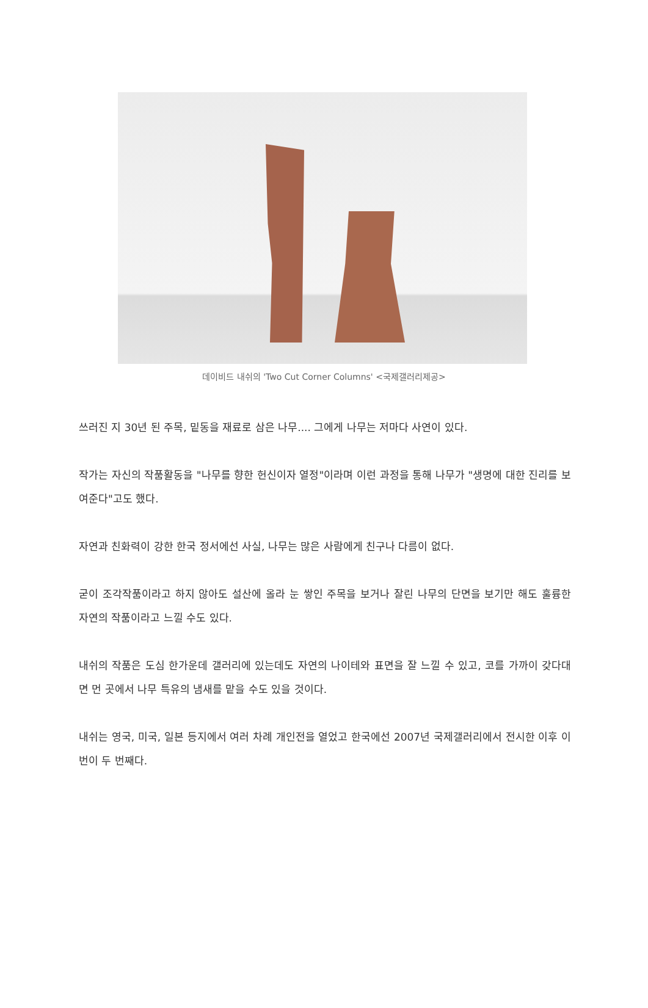데이비드 내쉬의 'Two Cut Corner Columns' <국제갤러리제공>
쓰러진 지 30년 된 주목, 밑동을 재료로 삼은 나무.... 그에게 나무는 저마다 사연이 있다.
작가는 자신의 작품활동을 "나무를 향한 헌신이자 열정"이라며 이런 과정을 통해 나무가 "생명에 대한 진리를 보여준다"고도 했다.
자연과 친화력이 강한 한국 정서에선 사실, 나무는 많은 사람에게 친구나 다름이 없다.
굳이 조각작품이라고 하지 않아도 설산에 올라 눈 쌓인 주목을 보거나 잘린 나무의 단면을 보기만 해도 훌륭한 자연의 작품이라고 느낄 수도 있다.
내쉬의 작품은 도심 한가운데 갤러리에 있는데도 자연의 나이테와 표면을 잘 느낄 수 있고, 코를 가까이 갖다대면 먼 곳에서 나무 특유의 냄새를 맡을 수도 있을 것이다.
내쉬는 영국, 미국, 일본 등지에서 여러 차례 개인전을 열었고 한국에선 2007년 국제갤러리에서 전시한 이후 이번이 두 번째다.